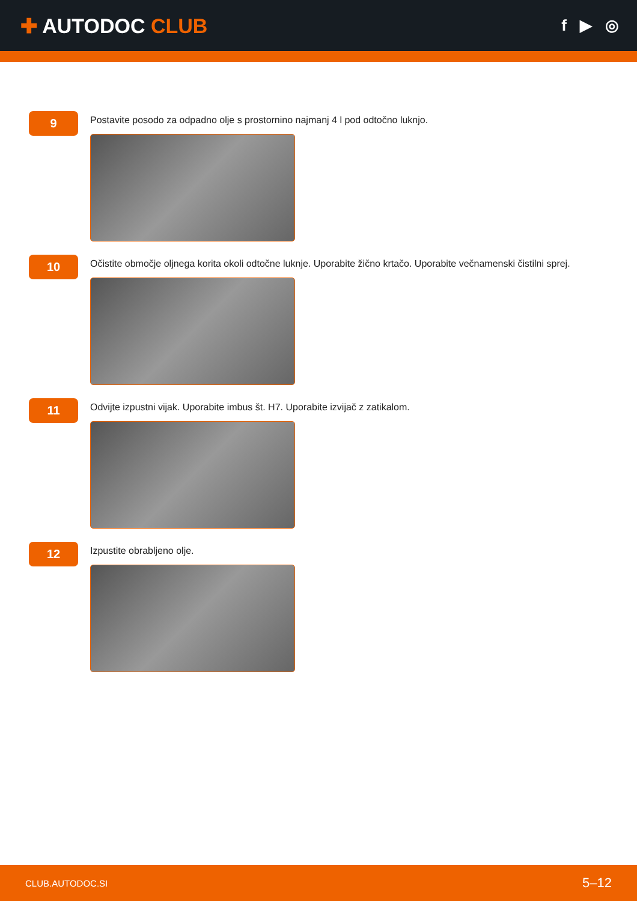✚ AUTODOC CLUB
f ▶ ◎
9
Postavite posodo za odpadno olje s prostornino najmanj 4 l pod odtočno luknjo.
10
Očistite območje oljnega korita okoli odtočne luknje. Uporabite žično krtačo. Uporabite večnamenski čistilni sprej.
11
Odvijte izpustni vijak. Uporabite imbus št. H7. Uporabite izvijač z zatikalom.
12
Izpustite obrabljeno olje.
CLUB.AUTODOC.SI 5–12